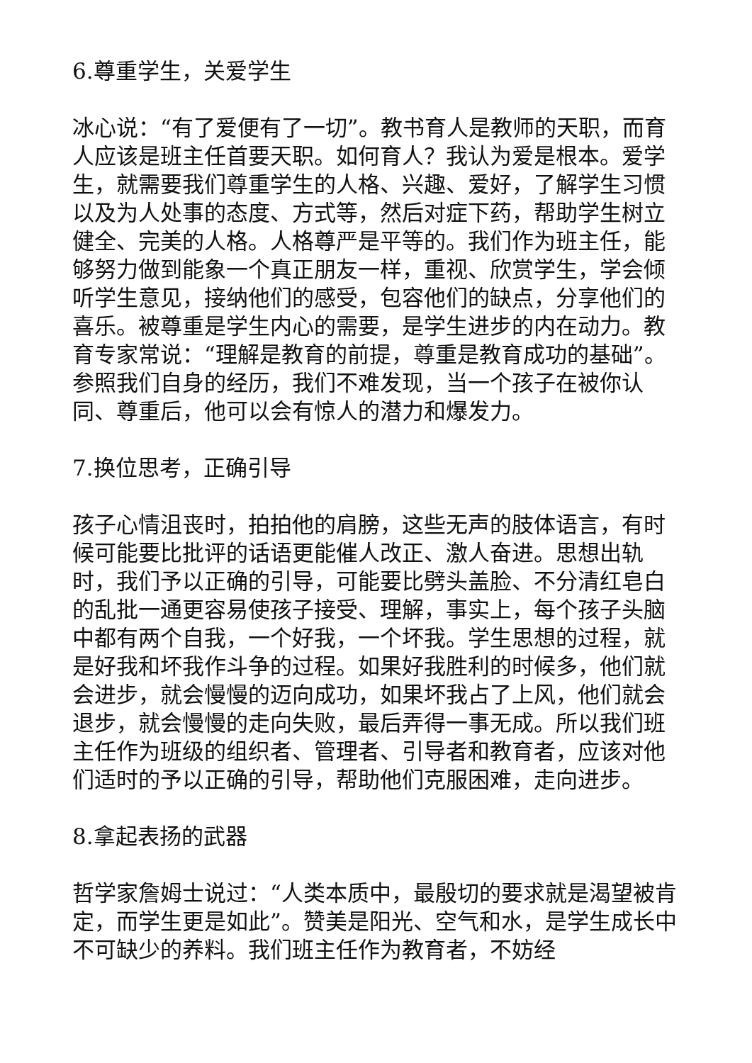6.尊重学生，关爱学生
冰心说：“有了爱便有了一切”。教书育人是教师的天职，而育人应该是班主任首要天职。如何育人？我认为爱是根本。爱学生，就需要我们尊重学生的人格、兴趣、爱好，了解学生习惯以及为人处事的态度、方式等，然后对症下药，帮助学生树立健全、完美的人格。人格尊严是平等的。我们作为班主任，能够努力做到能象一个真正朋友一样，重视、欣赏学生，学会倾听学生意见，接纳他们的感受，包容他们的缺点，分享他们的喜乐。被尊重是学生内心的需要，是学生进步的内在动力。教育专家常说：“理解是教育的前提，尊重是教育成功的基础”。参照我们自身的经历，我们不难发现，当一个孩子在被你认同、尊重后，他可以会有惊人的潜力和爆发力。
7.换位思考，正确引导
孩子心情沮丧时，拍拍他的肩膀，这些无声的肢体语言，有时候可能要比批评的话语更能催人改正、激人奋进。思想出轨时，我们予以正确的引导，可能要比劈头盖脸、不分清红皂白的乱批一通更容易使孩子接受、理解，事实上，每个孩子头脑中都有两个自我，一个好我，一个坏我。学生思想的过程，就是好我和坏我作斗争的过程。如果好我胜利的时候多，他们就会进步，就会慢慢的迈向成功，如果坏我占了上风，他们就会退步，就会慢慢的走向失败，最后弄得一事无成。所以我们班主任作为班级的组织者、管理者、引导者和教育者，应该对他们适时的予以正确的引导，帮助他们克服困难，走向进步。
8.拿起表扬的武器
哲学家詹姆士说过：“人类本质中，最殷切的要求就是渴望被肯定，而学生更是如此”。赞美是阳光、空气和水，是学生成长中不可缺少的养料。我们班主任作为教育者，不妨经